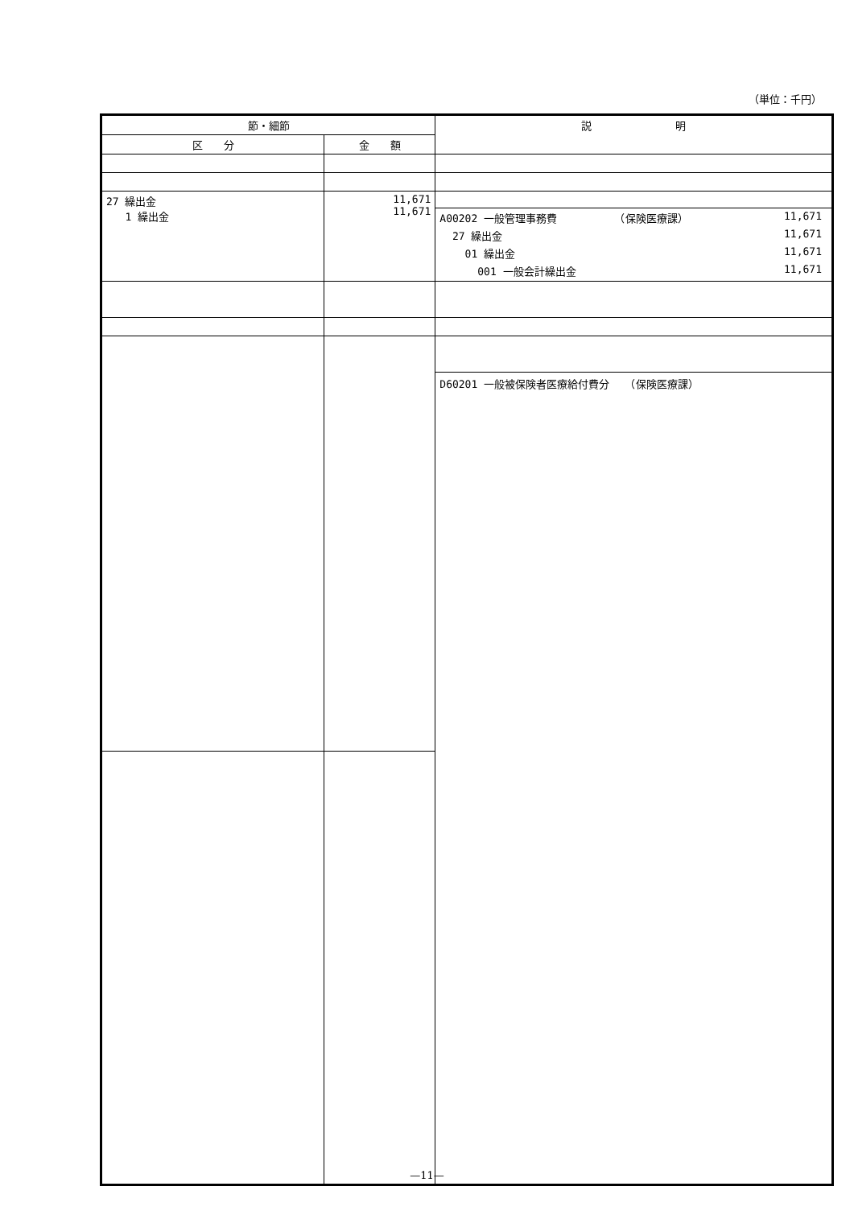（単位：千円）
| 節・細節 | | 説 明 |
| --- | --- | --- |
| 区 分 | 金 額 | |
| 27 繰出金 1 繰出金 | 11,671 11,671 | A00202 一般管理事務費 （保険医療課） 11,671 27 繰出金 11,671 01 繰出金 11,671 001 一般会計繰出金 11,671 |
| | | D60201 一般被保険者医療給付費分 （保険医療課） |
—11—